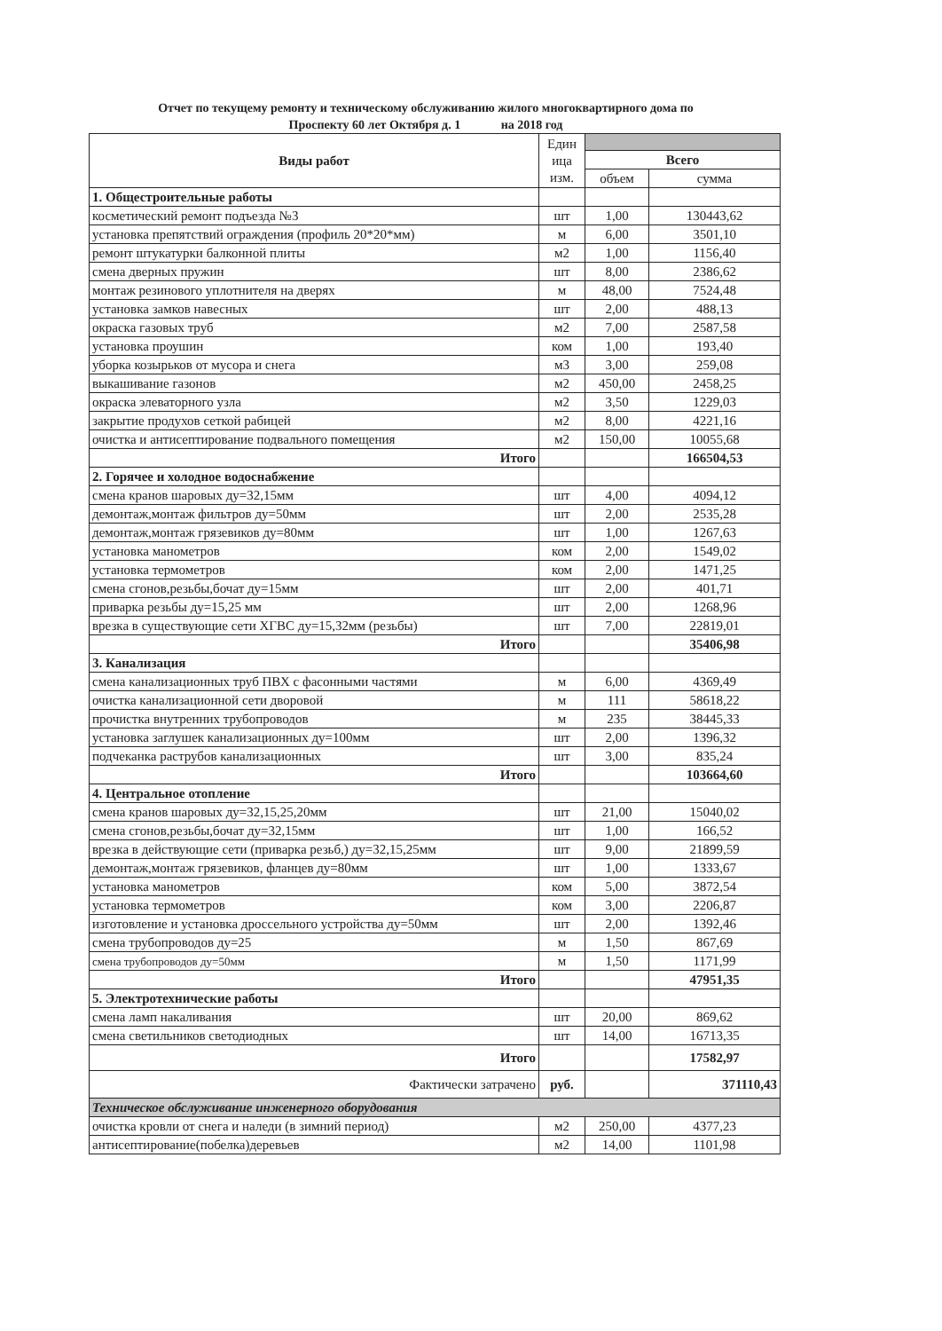Отчет по текущему ремонту и техническому обслуживанию жилого многоквартирного дома по
Проспекту 60 лет Октября д. 1 на 2018 год
| Виды работ | Един ица изм. | | |
| --- | --- | --- | --- |
| | | Всего | |
| | | объем | сумма |
| 1. Общестроительные работы | | | |
| косметический ремонт подъезда №3 | шт | 1,00 | 130443,62 |
| установка препятствий ограждения (профиль 20*20*мм) | м | 6,00 | 3501,10 |
| ремонт штукатурки балконной плиты | м2 | 1,00 | 1156,40 |
| смена дверных пружин | шт | 8,00 | 2386,62 |
| монтаж резинового уплотнителя на дверях | м | 48,00 | 7524,48 |
| установка замков навесных | шт | 2,00 | 488,13 |
| окраска газовых труб | м2 | 7,00 | 2587,58 |
| установка проушин | ком | 1,00 | 193,40 |
| уборка козырьков от мусора и снега | м3 | 3,00 | 259,08 |
| выкашивание газонов | м2 | 450,00 | 2458,25 |
| окраска элеваторного узла | м2 | 3,50 | 1229,03 |
| закрытие продухов сеткой рабицей | м2 | 8,00 | 4221,16 |
| очистка и антисептирование подвального помещения | м2 | 150,00 | 10055,68 |
| Итого | | | 166504,53 |
| 2. Горячее и холодное водоснабжение | | | |
| смена кранов шаровых ду=32,15мм | шт | 4,00 | 4094,12 |
| демонтаж,монтаж фильтров ду=50мм | шт | 2,00 | 2535,28 |
| демонтаж,монтаж грязевиков ду=80мм | шт | 1,00 | 1267,63 |
| установка манометров | ком | 2,00 | 1549,02 |
| установка термометров | ком | 2,00 | 1471,25 |
| смена сгонов,резьбы,бочат ду=15мм | шт | 2,00 | 401,71 |
| приварка резьбы ду=15,25 мм | шт | 2,00 | 1268,96 |
| врезка в существующие сети ХГВС ду=15,32мм (резьбы) | шт | 7,00 | 22819,01 |
| Итого | | | 35406,98 |
| 3. Канализация | | | |
| смена канализационных труб ПВХ с фасонными частями | м | 6,00 | 4369,49 |
| очистка канализационной сети дворовой | м | 111 | 58618,22 |
| прочистка внутренних трубопроводов | м | 235 | 38445,33 |
| установка заглушек канализационных ду=100мм | шт | 2,00 | 1396,32 |
| подчеканка раструбов канализационных | шт | 3,00 | 835,24 |
| Итого | | | 103664,60 |
| 4. Центральное отопление | | | |
| смена кранов шаровых ду=32,15,25,20мм | шт | 21,00 | 15040,02 |
| смена сгонов,резьбы,бочат ду=32,15мм | шт | 1,00 | 166,52 |
| врезка в действующие сети (приварка резьб,) ду=32,15,25мм | шт | 9,00 | 21899,59 |
| демонтаж,монтаж грязевиков, фланцев ду=80мм | шт | 1,00 | 1333,67 |
| установка манометров | ком | 5,00 | 3872,54 |
| установка термометров | ком | 3,00 | 2206,87 |
| изготовление и установка дроссельного устройства ду=50мм | шт | 2,00 | 1392,46 |
| смена трубопроводов ду=25 | м | 1,50 | 867,69 |
| смена трубопроводов ду=50мм | м | 1,50 | 1171,99 |
| Итого | | | 47951,35 |
| 5. Электротехнические работы | | | |
| смена ламп накаливания | шт | 20,00 | 869,62 |
| смена светильников светодиодных | шт | 14,00 | 16713,35 |
| Итого | | | 17582,97 |
| Фактически затрачено | руб. | | 371110,43 |
| Техническое обслуживание инженерного оборудования | | | |
| очистка кровли от снега и наледи (в зимний период) | м2 | 250,00 | 4377,23 |
| антисептирование(побелка)деревьев | м2 | 14,00 | 1101,98 |